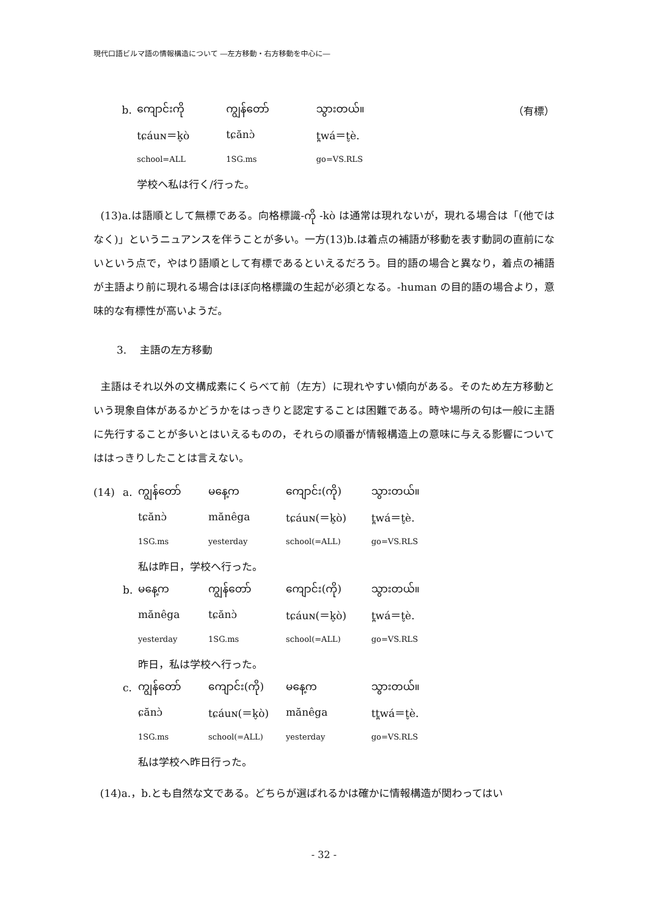現代口語ビルマ語の情報構造について ―左方移動・右方移動を中心に―
| | b. | ကျောင်းကို | ကျွန်တော် | သွားတယ်။ | （有標） |
| | | tɕáuɴ＝k̬ò | tɕănɔ̀ | t̪wá＝t̬è. | |
| | | school=ALL | 1SG.ms | go=VS.RLS | |
| | | 学校へ私は行く/行った。 | | | |
(13)a.は語順として無標である。向格標識-ကို -kò は通常は現れないが，現れる場合は「(他ではなく)」というニュアンスを伴うことが多い。一方(13)b.は着点の補語が移動を表す動詞の直前にないという点で，やはり語順として有標であるといえるだろう。目的語の場合と異なり，着点の補語が主語より前に現れる場合はほぼ向格標識の生起が必須となる。-human の目的語の場合より，意味的な有標性が高いようだ。
3. 主語の左方移動
主語はそれ以外の文構成素にくらべて前（左方）に現れやすい傾向がある。そのため左方移動という現象自体があるかどうかをはっきりと認定することは困難である。時や場所の句は一般に主語に先行することが多いとはいえるものの，それらの順番が情報構造上の意味に与える影響についてははっきりしたことは言えない。
| (14) | a. | ကျွန်တော် | မနေ့က | ကျောင်း(ကို) | သွားတယ်။ |
| | | tɕănɔ̀ | mănêga | tɕáuɴ(＝k̬ò) | t̪wá＝t̬è. |
| | | 1SG.ms | yesterday | school(=ALL) | go=VS.RLS |
| | | 私は昨日，学校へ行った。 | | | |
| | b. | မနေ့က | ကျွန်တော် | ကျောင်း(ကို) | သွားတယ်။ |
| | | mănêga | tɕănɔ̀ | tɕáuɴ(＝k̬ò) | t̪wá＝t̬è. |
| | | yesterday | 1SG.ms | school(=ALL) | go=VS.RLS |
| | | 昨日，私は学校へ行った。 | | | |
| | c. | ကျွန်တော် | ကျောင်း(ကို) | မနေ့က | သွားတယ်။ |
| | | ɕănɔ̀ | tɕáuɴ(＝k̬ò) | mănêga | tt̪wá＝t̬è. |
| | | 1SG.ms | school(=ALL) | yesterday | go=VS.RLS |
| | | 私は学校へ昨日行った。 | | | |
(14)a.，b.とも自然な文である。どちらが選ばれるかは確かに情報構造が関わってはい
- 32 -